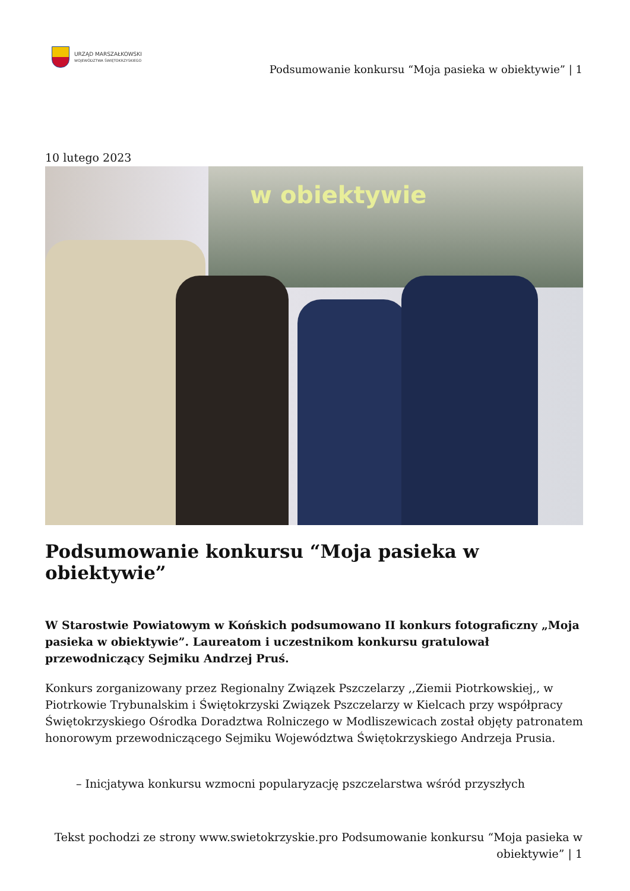URZĄD MARSZAŁKOWSKI
WOJEWÓDZTWA ŚWIĘTOKRZYSKIEGO
Podsumowanie konkursu “Moja pasieka w obiektywie” | 1
10 lutego 2023
w obiektywie
Podsumowanie konkursu “Moja pasieka w obiektywie”
W Starostwie Powiatowym w Końskich podsumowano II konkurs fotograficzny „Moja pasieka w obiektywie”. Laureatom i uczestnikom konkursu gratulował przewodniczący Sejmiku Andrzej Pruś.
Konkurs zorganizowany przez Regionalny Związek Pszczelarzy ,,Ziemii Piotrkowskiej,, w Piotrkowie Trybunalskim i Świętokrzyski Związek Pszczelarzy w Kielcach przy współpracy Świętokrzyskiego Ośrodka Doradztwa Rolniczego w Modliszewicach został objęty patronatem honorowym przewodniczącego Sejmiku Województwa Świętokrzyskiego Andrzeja Prusia.
– Inicjatywa konkursu wzmocni popularyzację pszczelarstwa wśród przyszłych
Tekst pochodzi ze strony www.swietokrzyskie.pro Podsumowanie konkursu “Moja pasieka w obiektywie” | 1